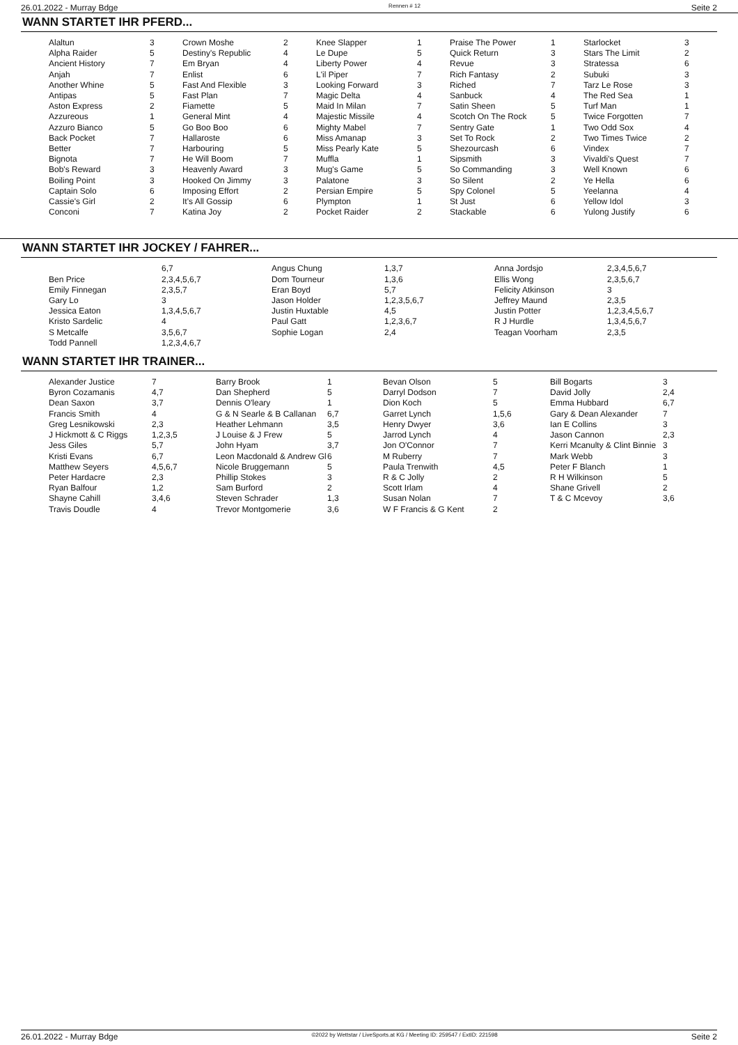26.01.2022 - Murray Bdge Rennen # 12 Seite 2
WANN STARTET IHR PFERD...
| Alaltun | 3 | Crown Moshe | 2 | Knee Slapper | 1 | Praise The Power | 1 | Starlocket | 3 |
| Alpha Raider | 5 | Destiny's Republic | 4 | Le Dupe | 5 | Quick Return | 3 | Stars The Limit | 2 |
| Ancient History | 7 | Em Bryan | 4 | Liberty Power | 4 | Revue | 3 | Stratessa | 6 |
| Anjah | 7 | Enlist | 6 | L'il Piper | 7 | Rich Fantasy | 2 | Subuki | 3 |
| Another Whine | 5 | Fast And Flexible | 3 | Looking Forward | 3 | Riched | 7 | Tarz Le Rose | 3 |
| Antipas | 5 | Fast Plan | 7 | Magic Delta | 4 | Sanbuck | 4 | The Red Sea | 1 |
| Aston Express | 2 | Fiamette | 5 | Maid In Milan | 7 | Satin Sheen | 5 | Turf Man | 1 |
| Azzureous | 1 | General Mint | 4 | Majestic Missile | 4 | Scotch On The Rock | 5 | Twice Forgotten | 7 |
| Azzuro Bianco | 5 | Go Boo Boo | 6 | Mighty Mabel | 7 | Sentry Gate | 1 | Two Odd Sox | 4 |
| Back Pocket | 7 | Hallaroste | 6 | Miss Amanap | 3 | Set To Rock | 2 | Two Times Twice | 2 |
| Better | 7 | Harbouring | 5 | Miss Pearly Kate | 5 | Shezourcash | 6 | Vindex | 7 |
| Bignota | 7 | He Will Boom | 7 | Muffla | 1 | Sipsmith | 3 | Vivaldi's Quest | 7 |
| Bob's Reward | 3 | Heavenly Award | 3 | Mug's Game | 5 | So Commanding | 3 | Well Known | 6 |
| Boiling Point | 3 | Hooked On Jimmy | 3 | Palatone | 3 | So Silent | 2 | Ye Hella | 6 |
| Captain Solo | 6 | Imposing Effort | 2 | Persian Empire | 5 | Spy Colonel | 5 | Yeelanna | 4 |
| Cassie's Girl | 2 | It's All Gossip | 6 | Plympton | 1 | St Just | 6 | Yellow Idol | 3 |
| Conconi | 7 | Katina Joy | 2 | Pocket Raider | 2 | Stackable | 6 | Yulong Justify | 6 |
WANN STARTET IHR JOCKEY / FAHRER...
| | 6,7 | Angus Chung | 1,3,7 | Anna Jordsjo | 2,3,4,5,6,7 |
| Ben Price | 2,3,4,5,6,7 | Dom Tourneur | 1,3,6 | Ellis Wong | 2,3,5,6,7 |
| Emily Finnegan | 2,3,5,7 | Eran Boyd | 5,7 | Felicity Atkinson | 3 |
| Gary Lo | 3 | Jason Holder | 1,2,3,5,6,7 | Jeffrey Maund | 2,3,5 |
| Jessica Eaton | 1,3,4,5,6,7 | Justin Huxtable | 4,5 | Justin Potter | 1,2,3,4,5,6,7 |
| Kristo Sardelic | 4 | Paul Gatt | 1,2,3,6,7 | R J Hurdle | 1,3,4,5,6,7 |
| S Metcalfe | 3,5,6,7 | Sophie Logan | 2,4 | Teagan Voorham | 2,3,5 |
| Todd Pannell | 1,2,3,4,6,7 | | | | |
WANN STARTET IHR TRAINER...
| Alexander Justice | 7 | Barry Brook | 1 | Bevan Olson | 5 | Bill Bogarts | 3 |
| Byron Cozamanis | 4,7 | Dan Shepherd | 5 | Darryl Dodson | 7 | David Jolly | 2,4 |
| Dean Saxon | 3,7 | Dennis O'leary | 1 | Dion Koch | 5 | Emma Hubbard | 6,7 |
| Francis Smith | 4 | G & N Searle & B Callanan | 6,7 | Garret Lynch | 1,5,6 | Gary & Dean Alexander | 7 |
| Greg Lesnikowski | 2,3 | Heather Lehmann | 3,5 | Henry Dwyer | 3,6 | Ian E Collins | 3 |
| J Hickmott & C Riggs | 1,2,3,5 | J Louise & J Frew | 5 | Jarrod Lynch | 4 | Jason Cannon | 2,3 |
| Jess Giles | 5,7 | John Hyam | 3,7 | Jon O'Connor | 7 | Kerri Mcanulty & Clint Binnie | 3 |
| Kristi Evans | 6,7 | Leon Macdonald & Andrew Gl | 6 | M Ruberry | 7 | Mark Webb | 3 |
| Matthew Seyers | 4,5,6,7 | Nicole Bruggemann | 5 | Paula Trenwith | 4,5 | Peter F Blanch | 1 |
| Peter Hardacre | 2,3 | Phillip Stokes | 3 | R & C Jolly | 2 | R H Wilkinson | 5 |
| Ryan Balfour | 1,2 | Sam Burford | 2 | Scott Irlam | 4 | Shane Grivell | 2 |
| Shayne Cahill | 3,4,6 | Steven Schrader | 1,3 | Susan Nolan | 7 | T & C Mcevoy | 3,6 |
| Travis Doudle | 4 | Trevor Montgomerie | 3,6 | W F Francis & G Kent | 2 | | |
26.01.2022 - Murray Bdge ©2022 by Wettstar / LiveSports.at KG / Meeting ID: 259547 / ExtID: 221598 Seite 2